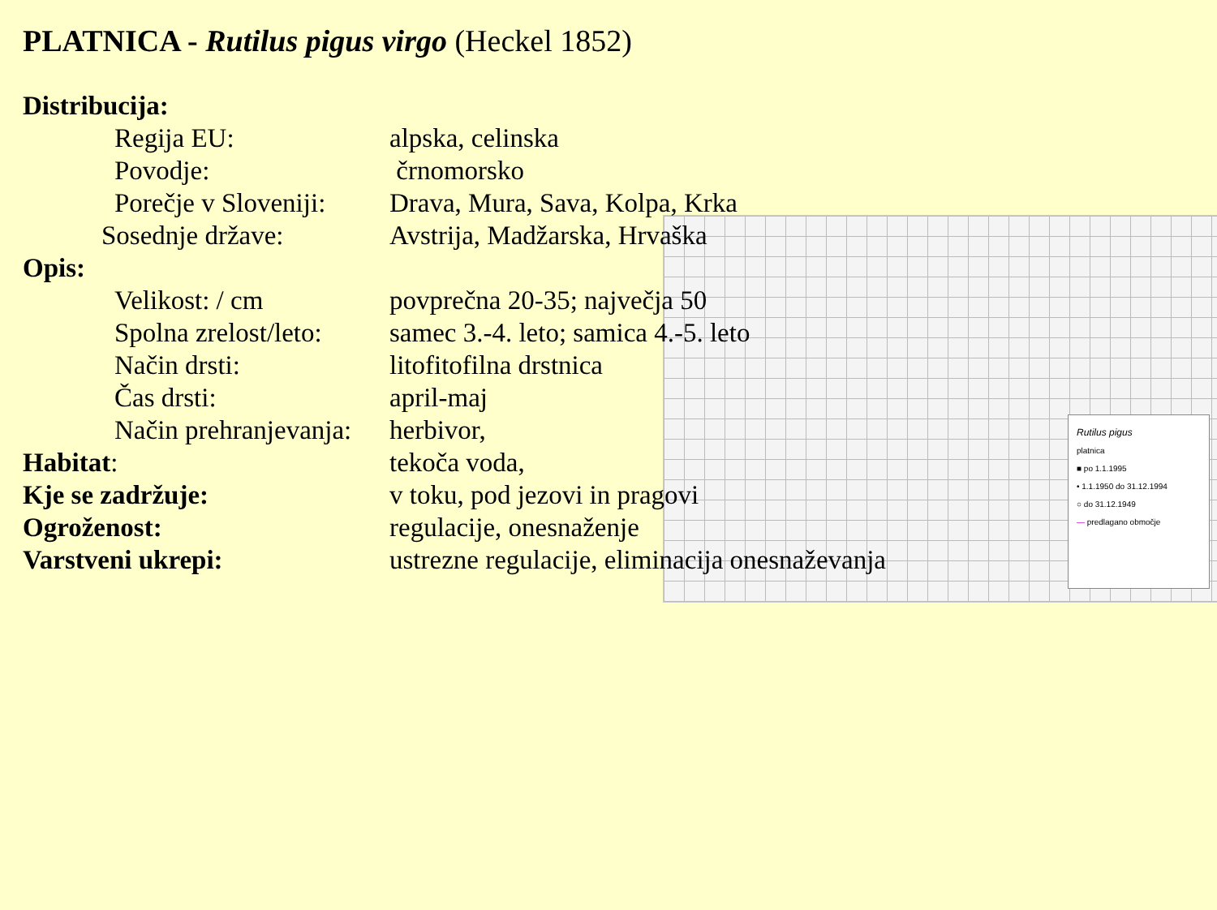PLATNICA - Rutilus pigus virgo (Heckel 1852)
Rutilus pigus
platnica
■ po 1.1.1995
• 1.1.1950 do 31.12.1994
○ do 31.12.1949
— predlagano območje
Distribucija:
Regija EU: alpska, celinska
Povodje: črnomorsko
Porečje v Sloveniji:
Drava, Mura, Sava, Kolpa, Krka
Sosednje države: Avstrija, Madžarska, Hrvaška
Opis:
Velikost: / cm povprečna 20-35; največja 50
Spolna zrelost/leto:
samec 3.-4. leto; samica 4.-5. leto
Način drsti: litofitofilna drstnica
Čas drsti: april-maj
Način prehranjevanja:
herbivor,
Habitat: tekoča voda,
Kje se zadržuje: v toku, pod jezovi in pragovi
Ogroženost: regulacije, onesnaženje
Varstveni ukrepi: ustrezne regulacije, eliminacija onesnaževanja